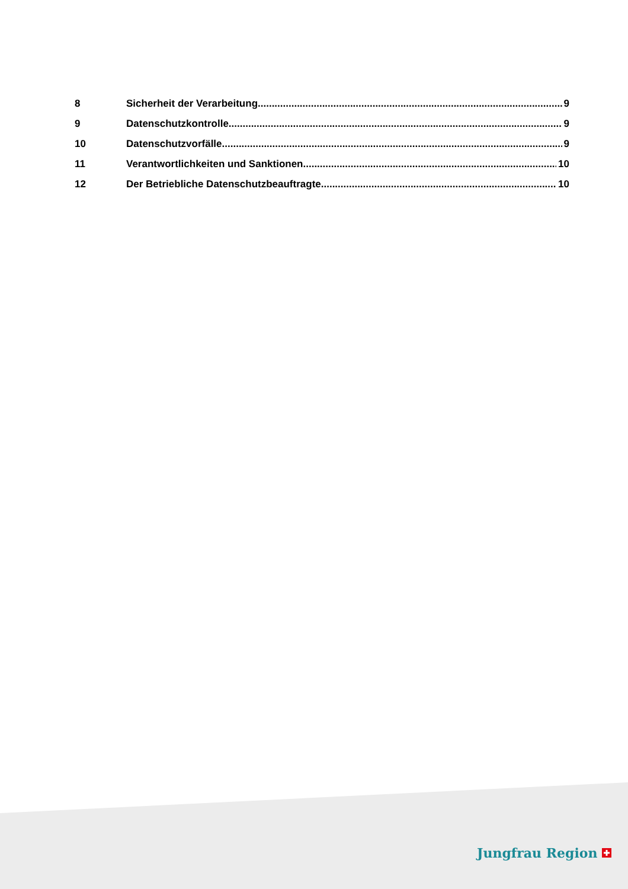8 Sicherheit der Verarbeitung 9
9 Datenschutzkontrolle 9
10 Datenschutzvorfälle 9
11 Verantwortlichkeiten und Sanktionen 10
12 Der Betriebliche Datenschutzbeauftragte 10
Jungfrau Region